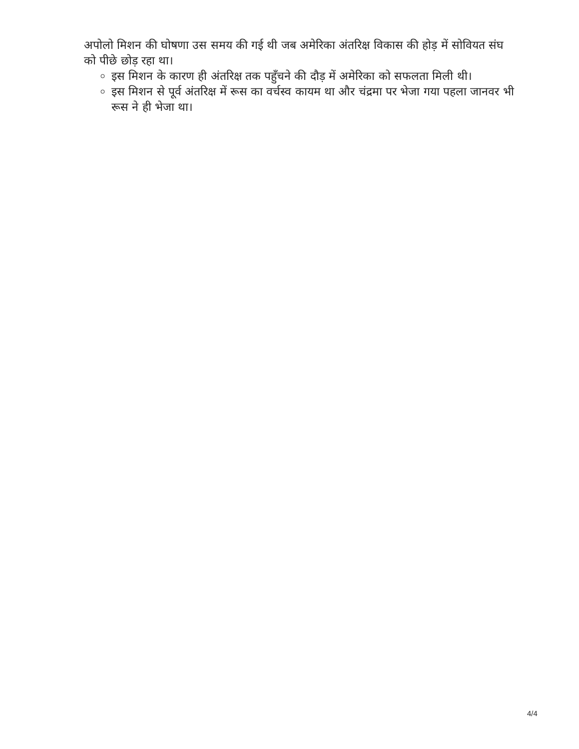अपोलो मिशन की घोषणा उस समय की गई थी जब अमेरिका अंतरिक्ष विकास की होड़ में सोवियत संघ को पीछे छोड़ रहा था।
इस मिशन के कारण ही अंतरिक्ष तक पहुँचने की दौड़ में अमेरिका को सफलता मिली थी।
इस मिशन से पूर्व अंतरिक्ष में रूस का वर्चस्व कायम था और चंद्रमा पर भेजा गया पहला जानवर भी रूस ने ही भेजा था।
4/4